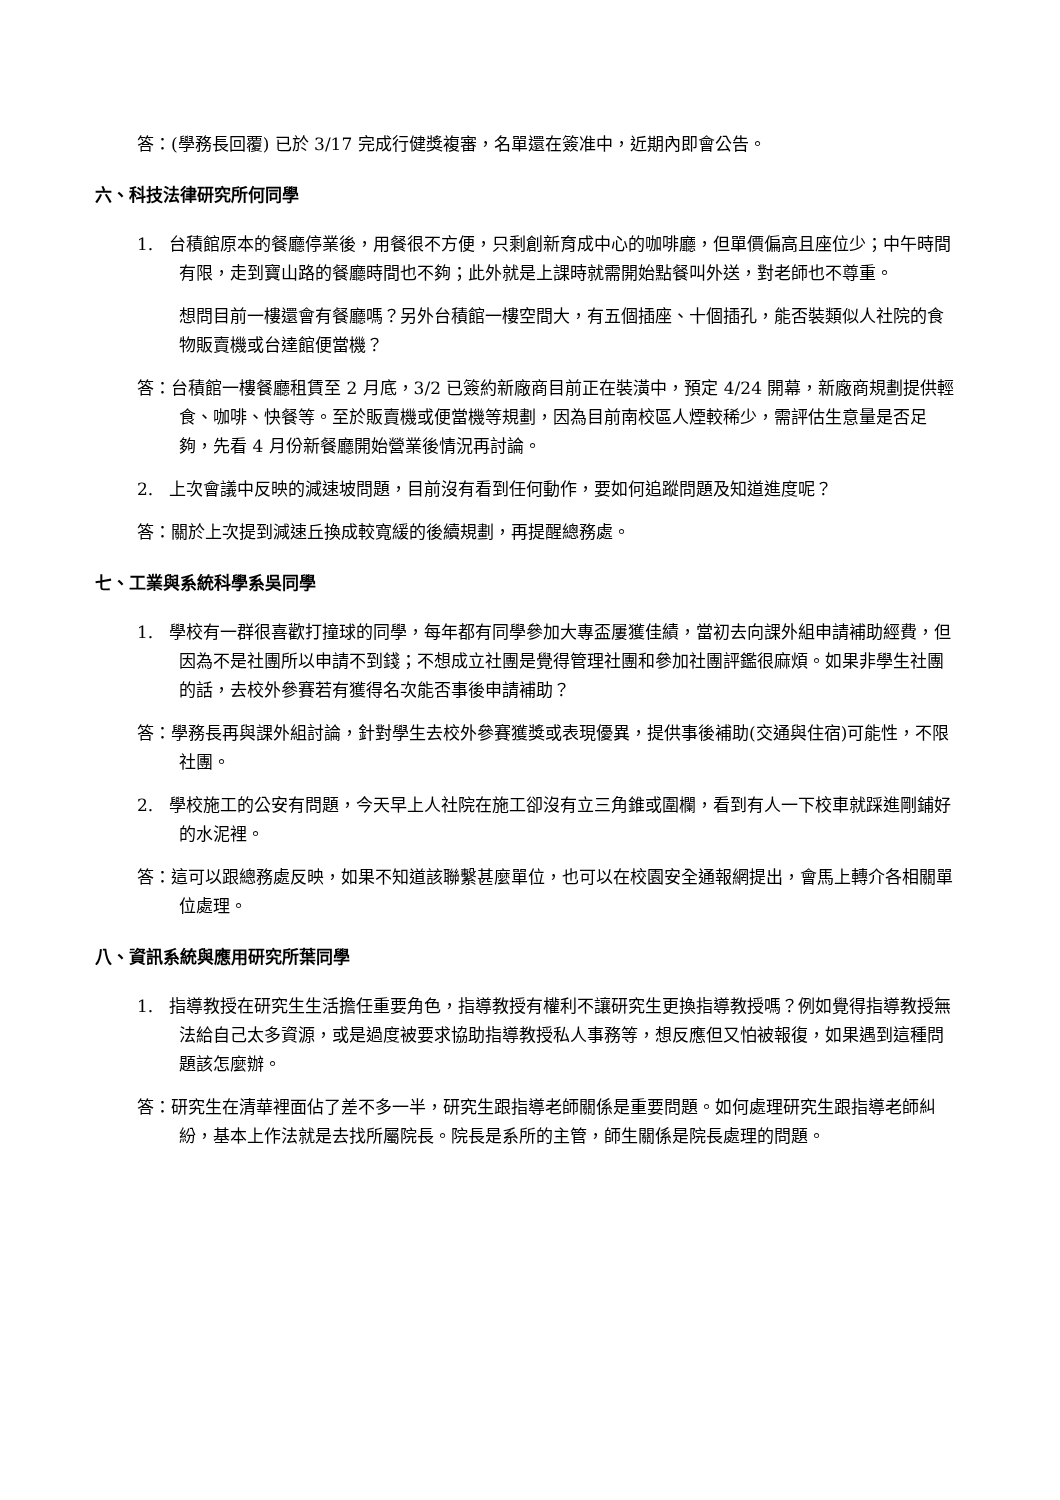答：(學務長回覆) 已於 3/17 完成行健獎複審，名單還在簽准中，近期內即會公告。
六、科技法律研究所何同學
1. 台積館原本的餐廳停業後，用餐很不方便，只剩創新育成中心的咖啡廳，但單價偏高且座位少；中午時間有限，走到寶山路的餐廳時間也不夠；此外就是上課時就需開始點餐叫外送，對老師也不尊重。
想問目前一樓還會有餐廳嗎？另外台積館一樓空間大，有五個插座、十個插孔，能否裝類似人社院的食物販賣機或台達館便當機？
答：台積館一樓餐廳租賃至 2 月底，3/2 已簽約新廠商目前正在裝潢中，預定 4/24 開幕，新廠商規劃提供輕食、咖啡、快餐等。至於販賣機或便當機等規劃，因為目前南校區人煙較稀少，需評估生意量是否足夠，先看 4 月份新餐廳開始營業後情況再討論。
2. 上次會議中反映的減速坡問題，目前沒有看到任何動作，要如何追蹤問題及知道進度呢？
答：關於上次提到減速丘換成較寬緩的後續規劃，再提醒總務處。
七、工業與系統科學系吳同學
1. 學校有一群很喜歡打撞球的同學，每年都有同學參加大專盃屢獲佳績，當初去向課外組申請補助經費，但因為不是社團所以申請不到錢；不想成立社團是覺得管理社團和參加社團評鑑很麻煩。如果非學生社團的話，去校外參賽若有獲得名次能否事後申請補助？
答：學務長再與課外組討論，針對學生去校外參賽獲獎或表現優異，提供事後補助(交通與住宿)可能性，不限社團。
2. 學校施工的公安有問題，今天早上人社院在施工卻沒有立三角錐或圍欄，看到有人一下校車就踩進剛鋪好的水泥裡。
答：這可以跟總務處反映，如果不知道該聯繫甚麼單位，也可以在校園安全通報網提出，會馬上轉介各相關單位處理。
八、資訊系統與應用研究所葉同學
1. 指導教授在研究生生活擔任重要角色，指導教授有權利不讓研究生更換指導教授嗎？例如覺得指導教授無法給自己太多資源，或是過度被要求協助指導教授私人事務等，想反應但又怕被報復，如果遇到這種問題該怎麼辦。
答：研究生在清華裡面佔了差不多一半，研究生跟指導老師關係是重要問題。如何處理研究生跟指導老師糾紛，基本上作法就是去找所屬院長。院長是系所的主管，師生關係是院長處理的問題。